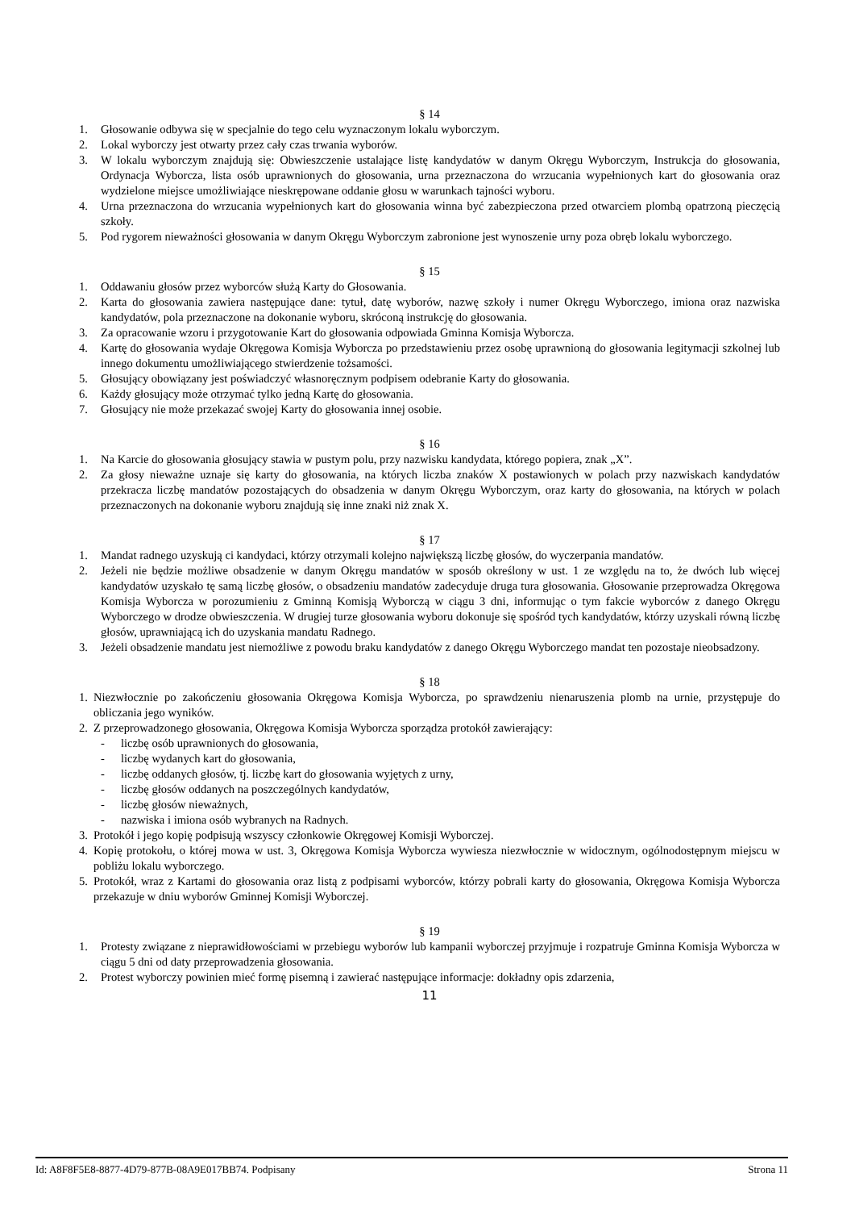§ 14
1. Głosowanie odbywa się w specjalnie do tego celu wyznaczonym lokalu wyborczym.
2. Lokal wyborczy jest otwarty przez cały czas trwania wyborów.
3. W lokalu wyborczym znajdują się: Obwieszczenie ustalające listę kandydatów w danym Okręgu Wyborczym, Instrukcja do głosowania, Ordynacja Wyborcza, lista osób uprawnionych do głosowania, urna przeznaczona do wrzucania wypełnionych kart do głosowania oraz wydzielone miejsce umożliwiające nieskrępowane oddanie głosu w warunkach tajności wyboru.
4. Urna przeznaczona do wrzucania wypełnionych kart do głosowania winna być zabezpieczona przed otwarciem plombą opatrzoną pieczęcią szkoły.
5. Pod rygorem nieważności głosowania w danym Okręgu Wyborczym zabronione jest wynoszenie urny poza obręb lokalu wyborczego.
§ 15
1. Oddawaniu głosów przez wyborców służą Karty do Głosowania.
2. Karta do głosowania zawiera następujące dane: tytuł, datę wyborów, nazwę szkoły i numer Okręgu Wyborczego, imiona oraz nazwiska kandydatów, pola przeznaczone na dokonanie wyboru, skróconą instrukcję do głosowania.
3. Za opracowanie wzoru i przygotowanie Kart do głosowania odpowiada Gminna Komisja Wyborcza.
4. Kartę do głosowania wydaje Okręgowa Komisja Wyborcza po przedstawieniu przez osobę uprawnioną do głosowania legitymacji szkolnej lub innego dokumentu umożliwiającego stwierdzenie tożsamości.
5. Głosujący obowiązany jest poświadczyć własnoręcznym podpisem odebranie Karty do głosowania.
6. Każdy głosujący może otrzymać tylko jedną Kartę do głosowania.
7. Głosujący nie może przekazać swojej Karty do głosowania innej osobie.
§ 16
1. Na Karcie do głosowania głosujący stawia w pustym polu, przy nazwisku kandydata, którego popiera, znak „X”.
2. Za głosy nieważne uznaje się karty do głosowania, na których liczba znaków X postawionych w polach przy nazwiskach kandydatów przekracza liczbę mandatów pozostających do obsadzenia w danym Okręgu Wyborczym, oraz karty do głosowania, na których w polach przeznaczonych na dokonanie wyboru znajdują się inne znaki niż znak X.
§ 17
1. Mandat radnego uzyskują ci kandydaci, którzy otrzymali kolejno największą liczbę głosów, do wyczerpania mandatów.
2. Jeżeli nie będzie możliwe obsadzenie w danym Okręgu mandatów w sposób określony w ust. 1 ze względu na to, że dwóch lub więcej kandydatów uzyskało tę samą liczbę głosów, o obsadzeniu mandatów zadecyduje druga tura głosowania. Głosowanie przeprowadza Okręgowa Komisja Wyborcza w porozumieniu z Gminną Komisją Wyborczą w ciągu 3 dni, informując o tym fakcie wyborców z danego Okręgu Wyborczego w drodze obwieszczenia. W drugiej turze głosowania wyboru dokonuje się spośród tych kandydatów, którzy uzyskali równą liczbę głosów, uprawniającą ich do uzyskania mandatu Radnego.
3. Jeżeli obsadzenie mandatu jest niemożliwe z powodu braku kandydatów z danego Okręgu Wyborczego mandat ten pozostaje nieobsadzony.
§ 18
1. Niezwłocznie po zakończeniu głosowania Okręgowa Komisja Wyborcza, po sprawdzeniu nienaruszenia plomb na urnie, przystępuje do obliczania jego wyników.
2. Z przeprowadzonego głosowania, Okręgowa Komisja Wyborcza sporządza protokół zawierający:
- liczbę osób uprawnionych do głosowania,
- liczbę wydanych kart do głosowania,
- liczbę oddanych głosów, tj. liczbę kart do głosowania wyjętych z urny,
- liczbę głosów oddanych na poszczególnych kandydatów,
- liczbę głosów nieważnych,
- nazwiska i imiona osób wybranych na Radnych.
3. Protokół i jego kopię podpisują wszyscy członkowie Okręgowej Komisji Wyborczej.
4. Kopię protokołu, o której mowa w ust. 3, Okręgowa Komisja Wyborcza wywiesza niezwłocznie w widocznym, ogólnodostępnym miejscu w pobliżu lokalu wyborczego.
5. Protokół, wraz z Kartami do głosowania oraz listą z podpisami wyborców, którzy pobrali karty do głosowania, Okręgowa Komisja Wyborcza przekazuje w dniu wyborów Gminnej Komisji Wyborczej.
§ 19
1. Protesty związane z nieprawidłowościami w przebiegu wyborów lub kampanii wyborczej przyjmuje i rozpatruje Gminna Komisja Wyborcza w ciągu 5 dni od daty przeprowadzenia głosowania.
2. Protest wyborczy powinien mieć formę pisemną i zawierać następujące informacje: dokładny opis zdarzenia,
11
Id: A8F8F5E8-8877-4D79-877B-08A9E017BB74. Podpisany Strona 11